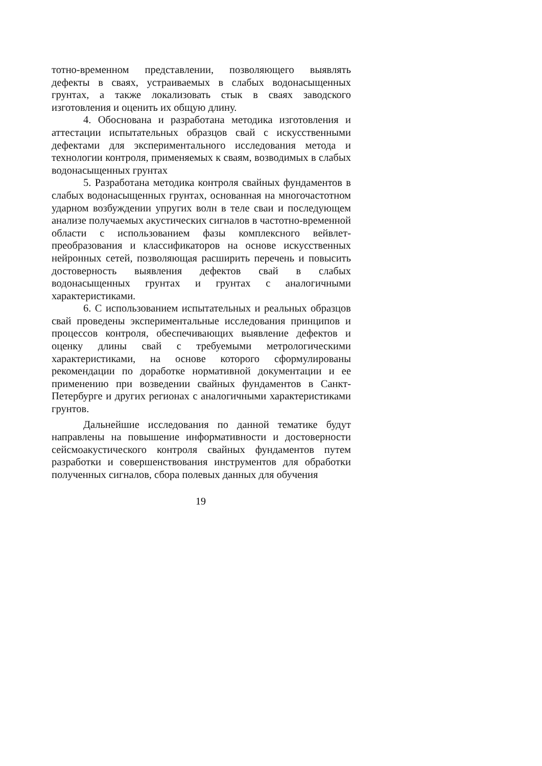тотно-временном представлении, позволяющего выявлять дефекты в сваях, устраиваемых в слабых водонасыщенных грунтах, а также локализовать стык в сваях заводского изготовления и оценить их общую длину.
4. Обоснована и разработана методика изготовления и аттестации испытательных образцов свай с искусственными дефектами для экспериментального исследования метода и технологии контроля, применяемых к сваям, возводимых в слабых водонасыщенных грунтах
5. Разработана методика контроля свайных фундаментов в слабых водонасыщенных грунтах, основанная на многочастотном ударном возбуждении упругих волн в теле сваи и последующем анализе получаемых акустических сигналов в частотно-временной области с использованием фазы комплексного вейвлет-преобразования и классификаторов на основе искусственных нейронных сетей, позволяющая расширить перечень и повысить достоверность выявления дефектов свай в слабых водонасыщенных грунтах и грунтах с аналогичными характеристиками.
6. С использованием испытательных и реальных образцов свай проведены экспериментальные исследования принципов и процессов контроля, обеспечивающих выявление дефектов и оценку длины свай с требуемыми метрологическими характеристиками, на основе которого сформулированы рекомендации по доработке нормативной документации и ее применению при возведении свайных фундаментов в Санкт-Петербурге и других регионах с аналогичными характеристиками грунтов.
Дальнейшие исследования по данной тематике будут направлены на повышение информативности и достоверности сейсмоакустического контроля свайных фундаментов путем разработки и совершенствования инструментов для обработки полученных сигналов, сбора полевых данных для обучения
19